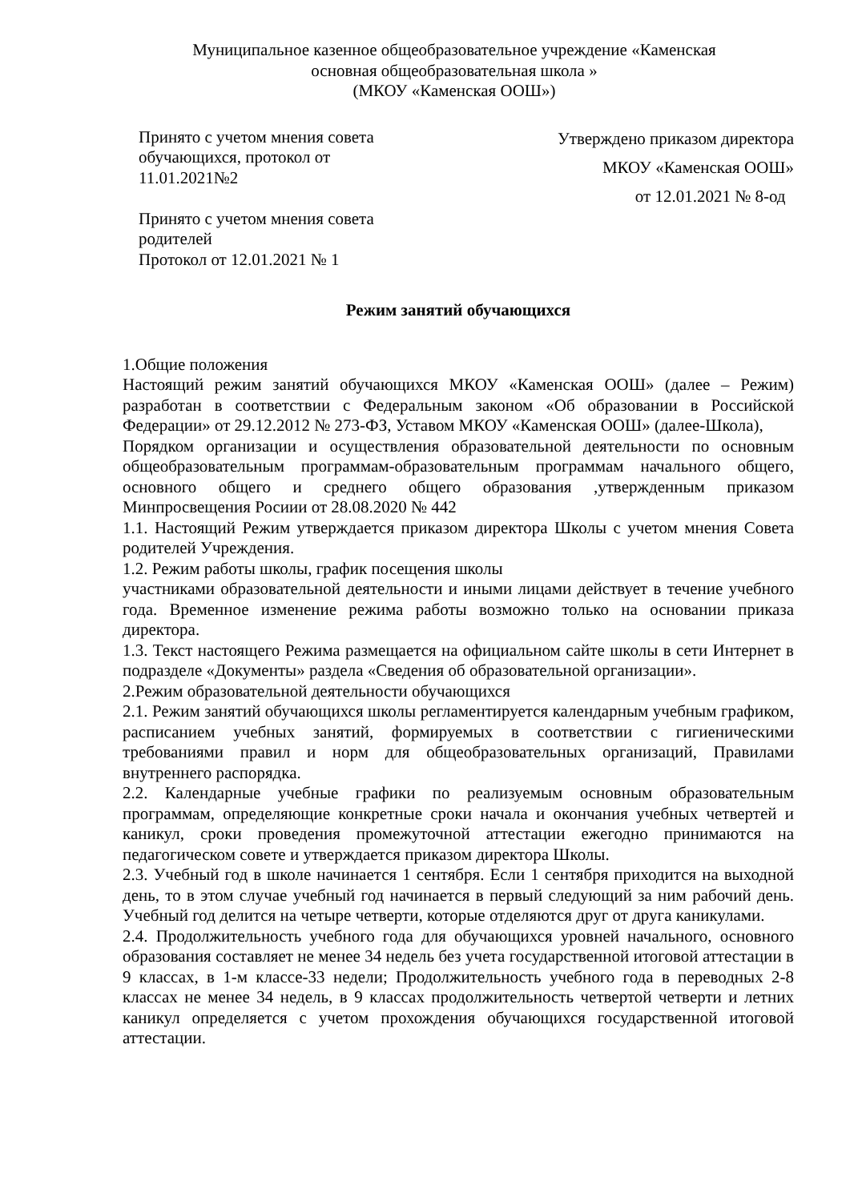Муниципальное казенное общеобразовательное учреждение «Каменская
основная общеобразовательная школа »
(МКОУ «Каменская ООШ»)
Принято с учетом мнения совета обучающихся, протокол от 11.01.2021№2
Принято с учетом мнения совета родителей
Протокол от 12.01.2021 № 1
Утверждено приказом директора
МКОУ «Каменская ООШ»
от 12.01.2021 № 8-од
Режим занятий обучающихся
1.Общие положения
Настоящий режим занятий обучающихся МКОУ «Каменская ООШ» (далее – Режим) разработан в соответствии с Федеральным законом «Об образовании в Российской Федерации» от 29.12.2012 № 273-ФЗ, Уставом МКОУ «Каменская ООШ» (далее-Школа),
Порядком организации и осуществления образовательной деятельности по основным общеобразовательным программам-образовательным программам начального общего, основного общего и среднего общего образования ,утвержденным приказом Минпросвещения Росиии от 28.08.2020 № 442
1.1. Настоящий Режим утверждается приказом директора Школы с учетом мнения Совета родителей Учреждения.
1.2. Режим работы школы, график посещения школы
участниками образовательной деятельности и иными лицами действует в течение учебного года. Временное изменение режима работы возможно только на основании приказа директора.
1.3. Текст настоящего Режима размещается на официальном сайте школы в сети Интернет в подразделе «Документы» раздела «Сведения об образовательной организации».
2.Режим образовательной деятельности обучающихся
2.1. Режим занятий обучающихся школы регламентируется календарным учебным графиком, расписанием учебных занятий, формируемых в соответствии с гигиеническими требованиями правил и норм для общеобразовательных организаций, Правилами внутреннего распорядка.
2.2. Календарные учебные графики по реализуемым основным образовательным программам, определяющие конкретные сроки начала и окончания учебных четвертей и каникул, сроки проведения промежуточной аттестации ежегодно принимаются на педагогическом совете и утверждается приказом директора Школы.
2.3. Учебный год в школе начинается 1 сентября. Если 1 сентября приходится на выходной день, то в этом случае учебный год начинается в первый следующий за ним рабочий день. Учебный год делится на четыре четверти, которые отделяются друг от друга каникулами.
2.4. Продолжительность учебного года для обучающихся уровней начального, основного образования составляет не менее 34 недель без учета государственной итоговой аттестации в 9 классах, в 1-м классе-33 недели; Продолжительность учебного года в переводных 2-8 классах не менее 34 недель, в 9 классах продолжительность четвертой четверти и летних каникул определяется с учетом прохождения обучающихся государственной итоговой аттестации.